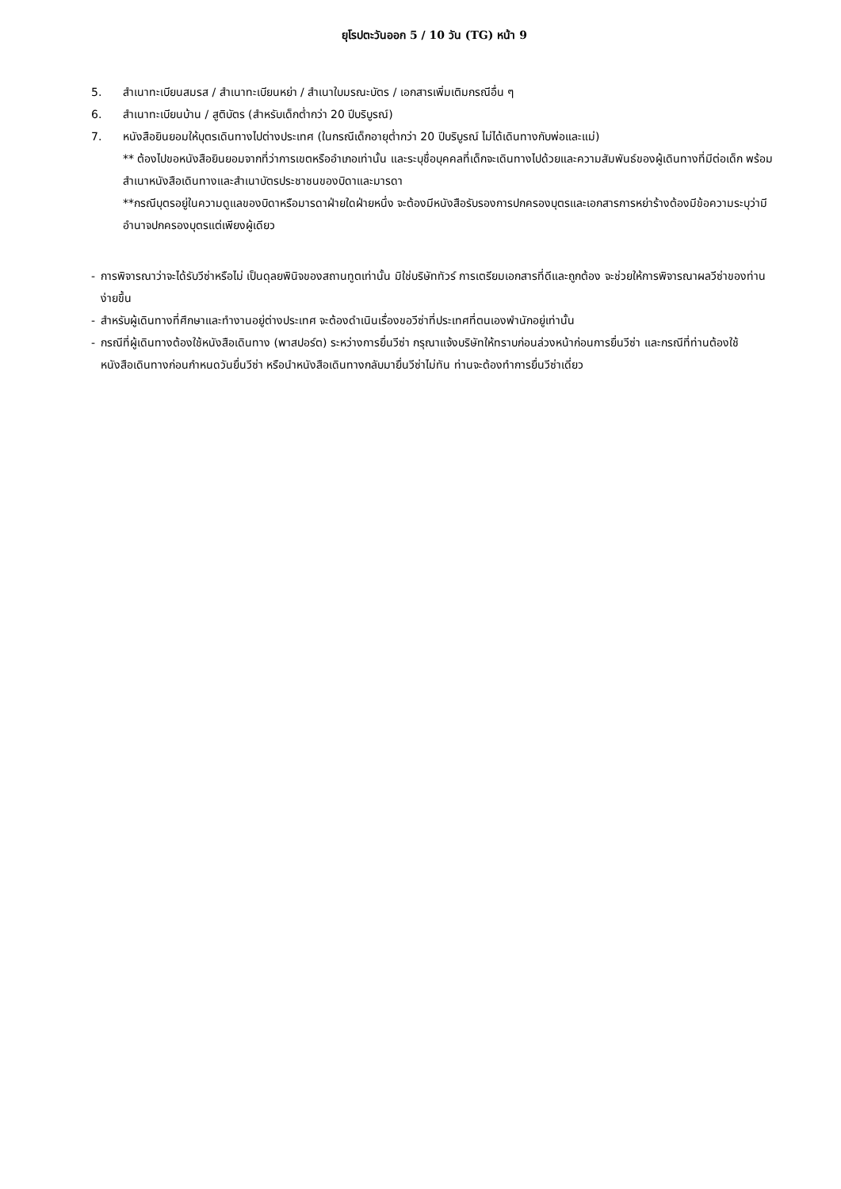ยุโรปตะวันออก 5 / 10 วัน (TG) หน้า 9
5. สำเนาทะเบียนสมรส / สำเนาทะเบียนหย่า / สำเนาใบมรณะบัตร / เอกสารเพิ่มเติมกรณีอื่น ๆ
6. สำเนาทะเบียนบ้าน / สูติบัตร (สำหรับเด็กต่ำกว่า 20 ปีบริบูรณ์)
7. หนังสือยินยอมให้บุตรเดินทางไปต่างประเทศ (ในกรณีเด็กอายุต่ำกว่า 20 ปีบริบูรณ์ ไม่ได้เดินทางกับพ่อและแม่)
** ต้องไปขอหนังสือยินยอมจากที่ว่าการเขตหรืออำเภอเท่านั้น และระบุชื่อบุคคลที่เด็กจะเดินทางไปด้วยและความสัมพันธ์ของผู้เดินทางที่มีต่อเด็ก พร้อมสำเนาหนังสือเดินทางและสำเนาบัตรประชาชนของบิดาและมารดา
**กรณีบุตรอยู่ในความดูแลของบิดาหรือมารดาฝ่ายใดฝ่ายหนึ่ง จะต้องมีหนังสือรับรองการปกครองบุตรและเอกสารการหย่าร้างต้องมีข้อความระบุว่ามีอำนาจปกครองบุตรแต่เพียงผู้เดียว
- การพิจารณาว่าจะได้รับวีซ่าหรือไม่ เป็นดุลยพินิจของสถานทูตเท่านั้น มิใช่บริษัททัวร์ การเตรียมเอกสารที่ดีและถูกต้อง จะช่วยให้การพิจารณาผลวีซ่าของท่านง่ายขึ้น
- สำหรับผู้เดินทางที่ศึกษาและทำงานอยู่ต่างประเทศ จะต้องดำเนินเรื่องขอวีซ่าที่ประเทศที่ตนเองพำนักอยู่เท่านั้น
- กรณีที่ผู้เดินทางต้องใช้หนังสือเดินทาง (พาสปอร์ต) ระหว่างการยื่นวีซ่า กรุณาแจ้งบริษัทให้ทราบก่อนล่วงหน้าก่อนการยื่นวีซ่า และกรณีที่ท่านต้องใช้หนังสือเดินทางก่อนกำหนดวันยื่นวีซ่า หรือนำหนังสือเดินทางกลับมายื่นวีซ่าไม่ทัน ท่านจะต้องทำการยื่นวีซ่าเดี่ยว